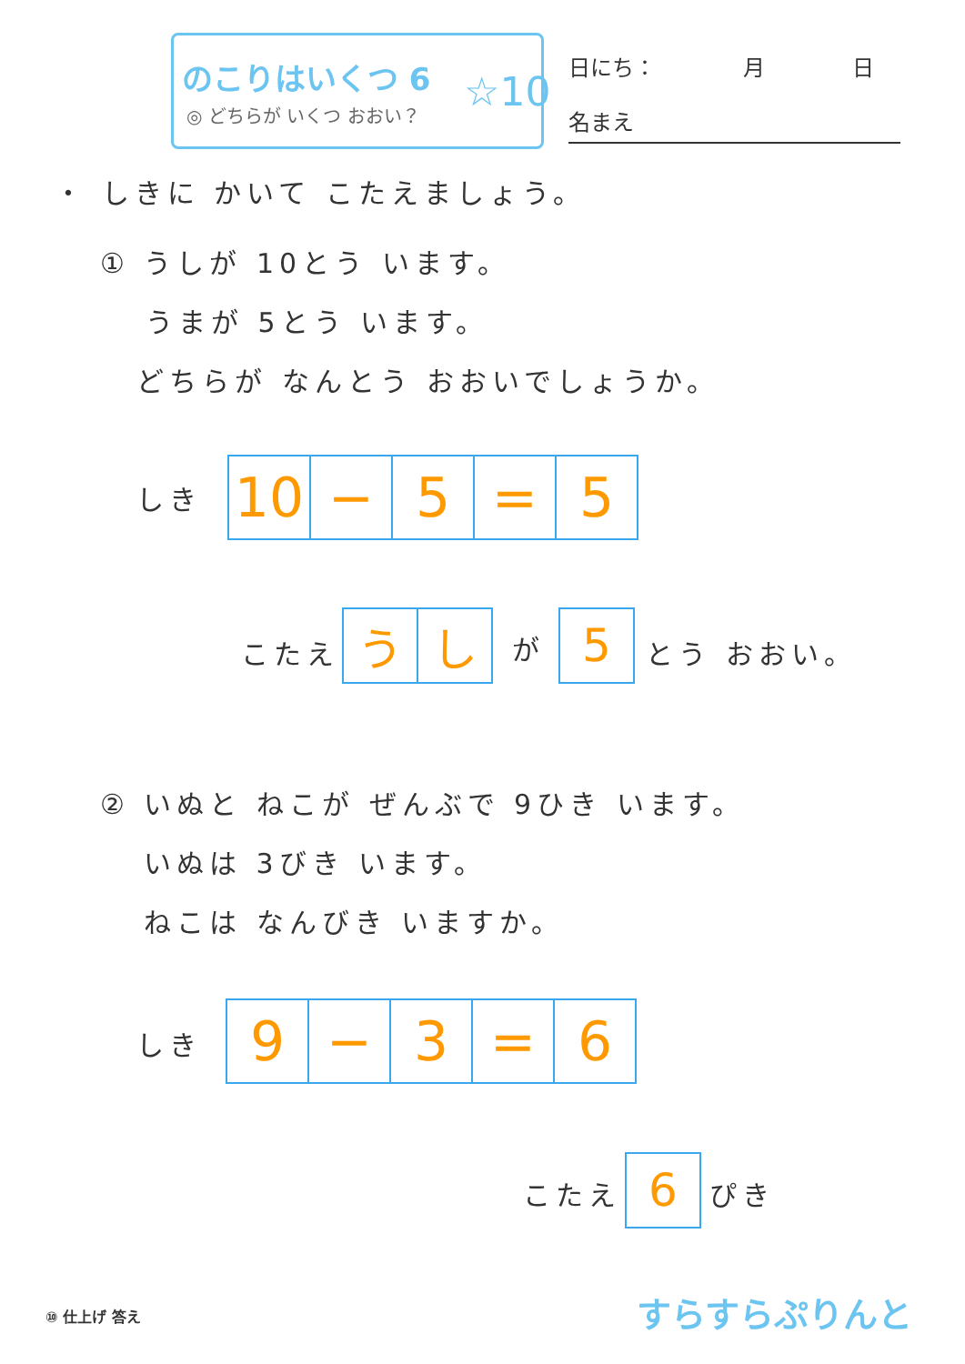のこりはいくつ 6
◎ どちらが いくつ おおい？ ☆10
日にち：　　　　月　　　　日
名まえ
・ しきに かいて こたえましょう。
① うしが 10とう います。
うまが 5とう います。
どちらが なんとう おおいでしょうか。
しき
| 10 | − | 5 | = | 5 |
こたえ
| う | し |
が
| 5 |
とう おおい。
② いぬと ねこが ぜんぶで 9ひき います。
いぬは 3びき います。
ねこは なんびき いますか。
しき
| 9 | − | 3 | = | 6 |
こたえ
| 6 |
ぴき
⑩ 仕上げ 答え すらすらぷりんと